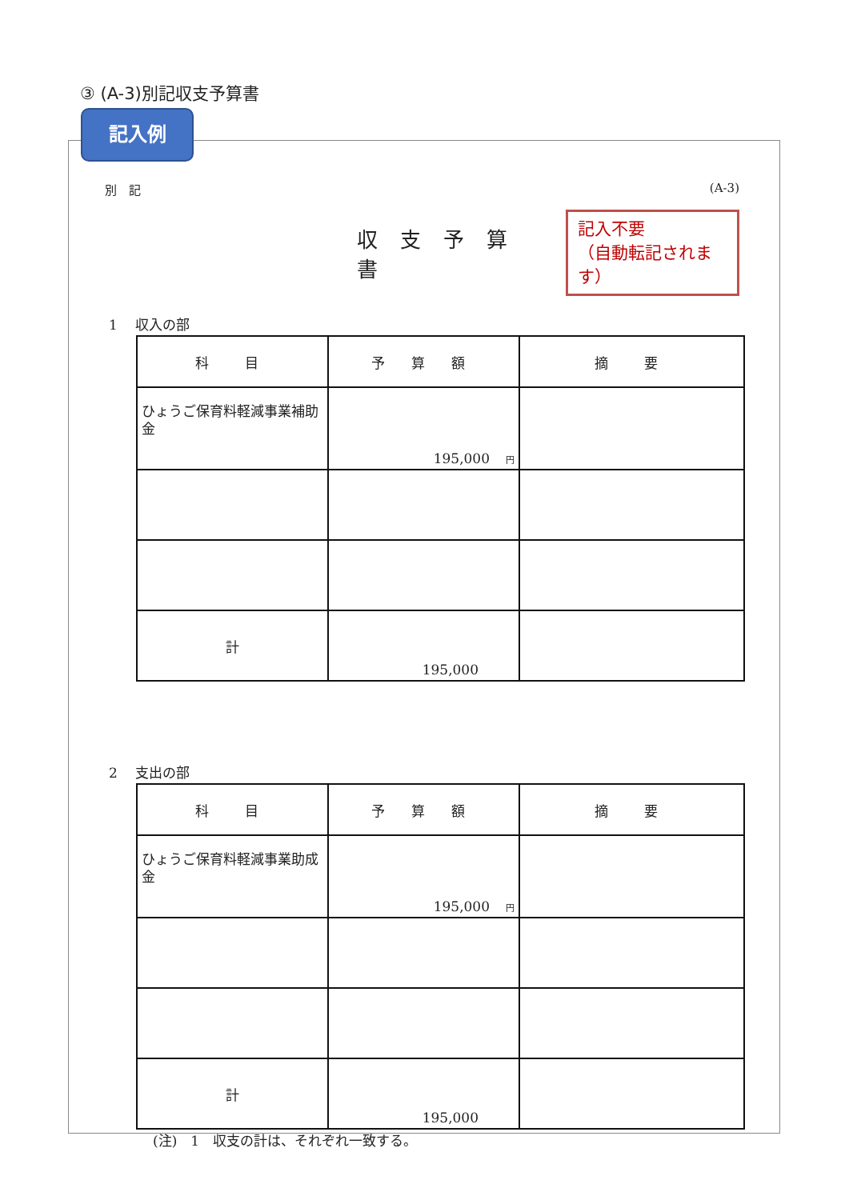③ (A-3)別記収支予算書
記入例
別　記 (A-3)
収支予算書
記入不要
（自動転記されます）
1　 収入の部
| 科 目 | 予 算 額 | 摘 要 |
| --- | --- | --- |
| ひょうご保育料軽減事業補助金 | 195,000 円 | |
| 計 | 195,000 | |
2　 支出の部
| 科 目 | 予 算 額 | 摘 要 |
| --- | --- | --- |
| ひょうご保育料軽減事業助成金 | 195,000 円 | |
| 計 | 195,000 | |
(注)　1　収支の計は、それぞれ一致する。